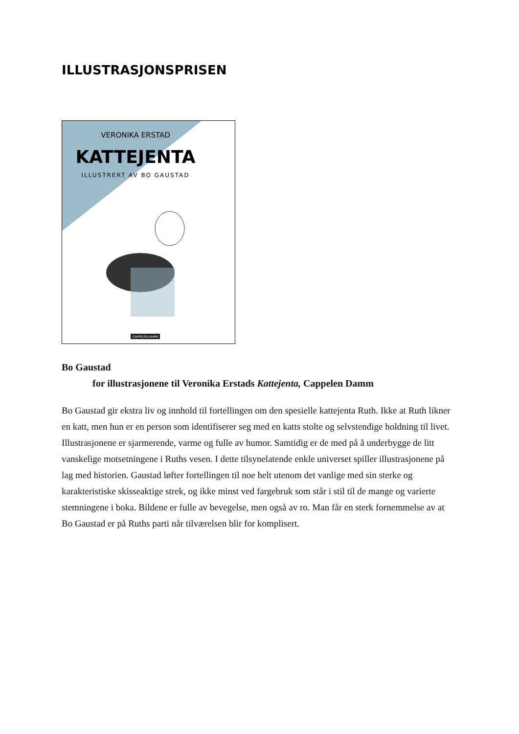ILLUSTRASJONSPRISEN
VERONIKA ERSTAD
KATTEJENTA
ILLUSTRERT AV BO GAUSTAD
CAPPELEN DAMM
Bo Gaustad
for illustrasjonene til Veronika Erstads Kattejenta, Cappelen Damm
Bo Gaustad gir ekstra liv og innhold til fortellingen om den spesielle kattejenta Ruth. Ikke at Ruth likner en katt, men hun er en person som identifiserer seg med en katts stolte og selvstendige holdning til livet. Illustrasjonene er sjarmerende, varme og fulle av humor. Samtidig er de med på å underbygge de litt vanskelige motsetningene i Ruths vesen. I dette tilsynelatende enkle universet spiller illustrasjonene på lag med historien. Gaustad løfter fortellingen til noe helt utenom det vanlige med sin sterke og karakteristiske skisseaktige strek, og ikke minst ved fargebruk som står i stil til de mange og varierte stemningene i boka. Bildene er fulle av bevegelse, men også av ro. Man får en sterk fornemmelse av at Bo Gaustad er på Ruths parti når tilværelsen blir for komplisert.